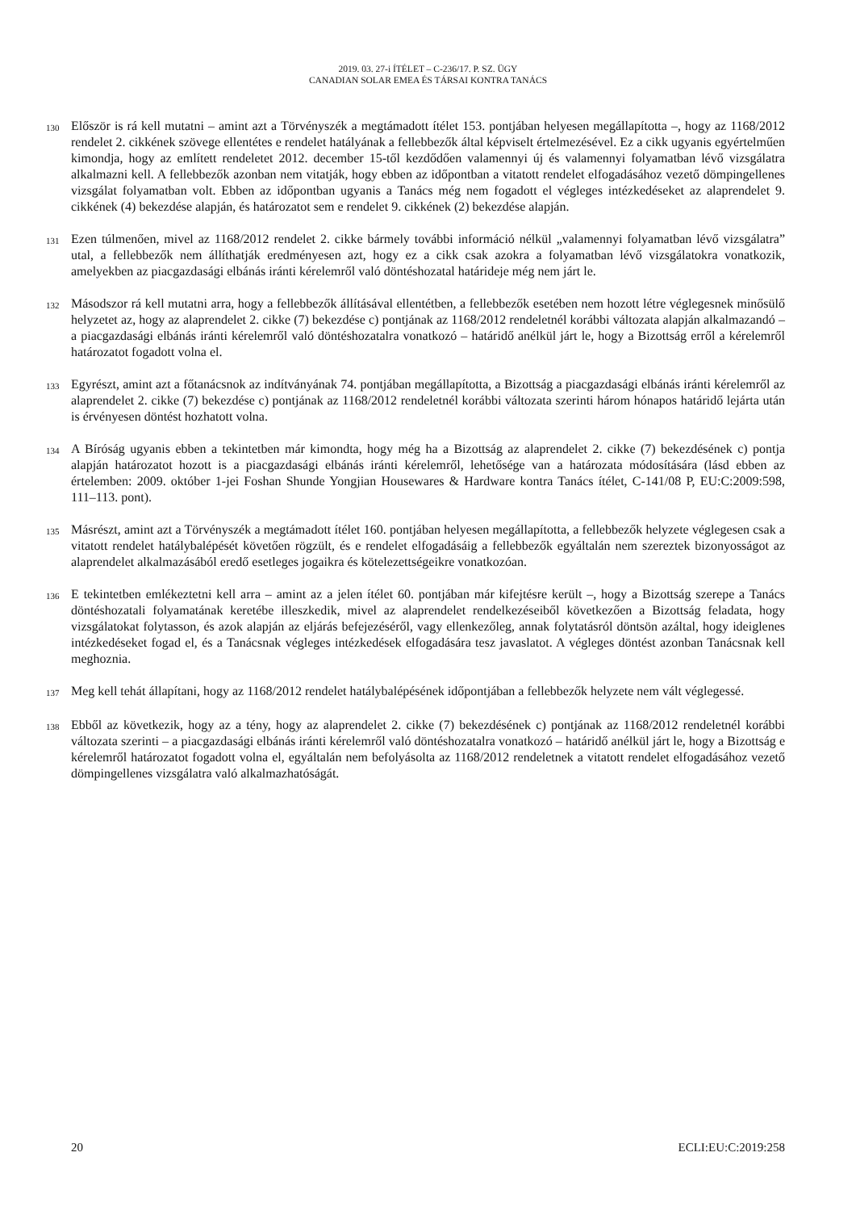2019. 03. 27-i ÍTÉLET – C-236/17. P. SZ. ÜGY
CANADIAN SOLAR EMEA ÉS TÁRSAI KONTRA TANÁCS
130
Először is rá kell mutatni – amint azt a Törvényszék a megtámadott ítélet 153. pontjában helyesen megállapította –, hogy az 1168/2012 rendelet 2. cikkének szövege ellentétes e rendelet hatályának a fellebbezők által képviselt értelmezésével. Ez a cikk ugyanis egyértelműen kimondja, hogy az említett rendeletet 2012. december 15-től kezdődően valamennyi új és valamennyi folyamatban lévő vizsgálatra alkalmazni kell. A fellebbezők azonban nem vitatják, hogy ebben az időpontban a vitatott rendelet elfogadásához vezető dömpingellenes vizsgálat folyamatban volt. Ebben az időpontban ugyanis a Tanács még nem fogadott el végleges intézkedéseket az alaprendelet 9. cikkének (4) bekezdése alapján, és határozatot sem e rendelet 9. cikkének (2) bekezdése alapján.
131
Ezen túlmenően, mivel az 1168/2012 rendelet 2. cikke bármely további információ nélkül „valamennyi folyamatban lévő vizsgálatra” utal, a fellebbezők nem állíthatják eredményesen azt, hogy ez a cikk csak azokra a folyamatban lévő vizsgálatokra vonatkozik, amelyekben az piacgazdasági elbánás iránti kérelemről való döntéshozatal határideje még nem járt le.
132
Másodszor rá kell mutatni arra, hogy a fellebbezők állításával ellentétben, a fellebbezők esetében nem hozott létre véglegesnek minősülő helyzetet az, hogy az alaprendelet 2. cikke (7) bekezdése c) pontjának az 1168/2012 rendeletnél korábbi változata alapján alkalmazandó – a piacgazdasági elbánás iránti kérelemről való döntéshozatalra vonatkozó – határidő anélkül járt le, hogy a Bizottság erről a kérelemről határozatot fogadott volna el.
133
Egyrészt, amint azt a főtanácsnok az indítványának 74. pontjában megállapította, a Bizottság a piacgazdasági elbánás iránti kérelemről az alaprendelet 2. cikke (7) bekezdése c) pontjának az 1168/2012 rendeletnél korábbi változata szerinti három hónapos határidő lejárta után is érvényesen döntést hozhatott volna.
134
A Bíróság ugyanis ebben a tekintetben már kimondta, hogy még ha a Bizottság az alaprendelet 2. cikke (7) bekezdésének c) pontja alapján határozatot hozott is a piacgazdasági elbánás iránti kérelemről, lehetősége van a határozata módosítására (lásd ebben az értelemben: 2009. október 1-jei Foshan Shunde Yongjian Housewares & Hardware kontra Tanács ítélet, C-141/08 P, EU:C:2009:598, 111–113. pont).
135
Másrészt, amint azt a Törvényszék a megtámadott ítélet 160. pontjában helyesen megállapította, a fellebbezők helyzete véglegesen csak a vitatott rendelet hatálybalépését követően rögzült, és e rendelet elfogadásáig a fellebbezők egyáltalán nem szereztek bizonyosságot az alaprendelet alkalmazásából eredő esetleges jogaikra és kötelezettségeikre vonatkozóan.
136
E tekintetben emlékeztetni kell arra – amint az a jelen ítélet 60. pontjában már kifejtésre került –, hogy a Bizottság szerepe a Tanács döntéshozatali folyamatának keretébe illeszkedik, mivel az alaprendelet rendelkezéseiből következően a Bizottság feladata, hogy vizsgálatokat folytasson, és azok alapján az eljárás befejezéséről, vagy ellenkezőleg, annak folytatásról döntsön azáltal, hogy ideiglenes intézkedéseket fogad el, és a Tanácsnak végleges intézkedések elfogadására tesz javaslatot. A végleges döntést azonban Tanácsnak kell meghoznia.
137
Meg kell tehát állapítani, hogy az 1168/2012 rendelet hatálybalépésének időpontjában a fellebbezők helyzete nem vált véglegessé.
138
Ebből az következik, hogy az a tény, hogy az alaprendelet 2. cikke (7) bekezdésének c) pontjának az 1168/2012 rendeletnél korábbi változata szerinti – a piacgazdasági elbánás iránti kérelemről való döntéshozatalra vonatkozó – határidő anélkül járt le, hogy a Bizottság e kérelemről határozatot fogadott volna el, egyáltalán nem befolyásolta az 1168/2012 rendeletnek a vitatott rendelet elfogadásához vezető dömpingellenes vizsgálatra való alkalmazhatóságát.
20 ECLI:EU:C:2019:258